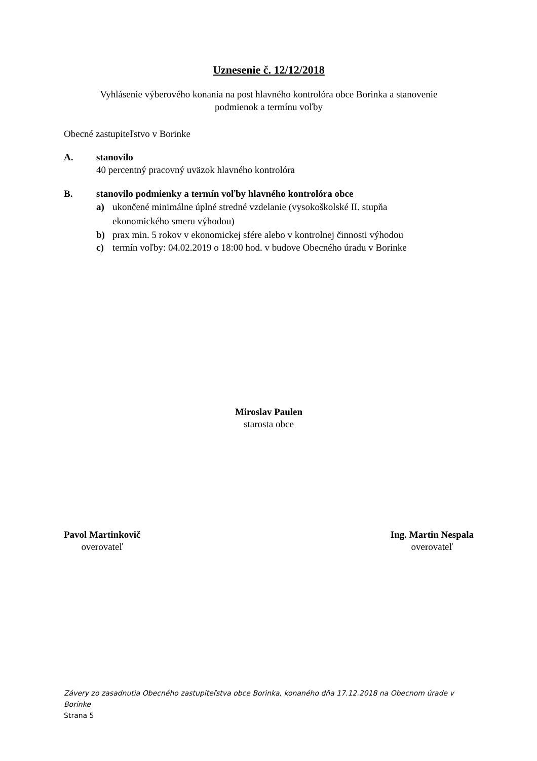Uznesenie č. 12/12/2018
Vyhlásenie výberového konania na post hlavného kontrolóra obce Borinka a stanovenie
podmienok a termínu voľby
Obecné zastupiteľstvo v Borinke
A. stanovilo
40 percentný pracovný uväzok hlavného kontrolóra
B. stanovilo podmienky a termín voľby hlavného kontrolóra obce
a) ukončené minimálne úplné stredné vzdelanie (vysokoškolské II. stupňa
ekonomického smeru výhodou)
b) prax min. 5 rokov v ekonomickej sfére alebo v kontrolnej činnosti výhodou
c) termín voľby: 04.02.2019 o 18:00 hod. v budove Obecného úradu v Borinke
Miroslav Paulen
starosta obce
Pavol Martinkovič
overovateľ
Ing. Martin Nespala
overovateľ
Závery zo zasadnutia Obecného zastupiteľstva obce Borinka, konaného dňa 17.12.2018 na Obecnom úrade v Borinke
Strana 5